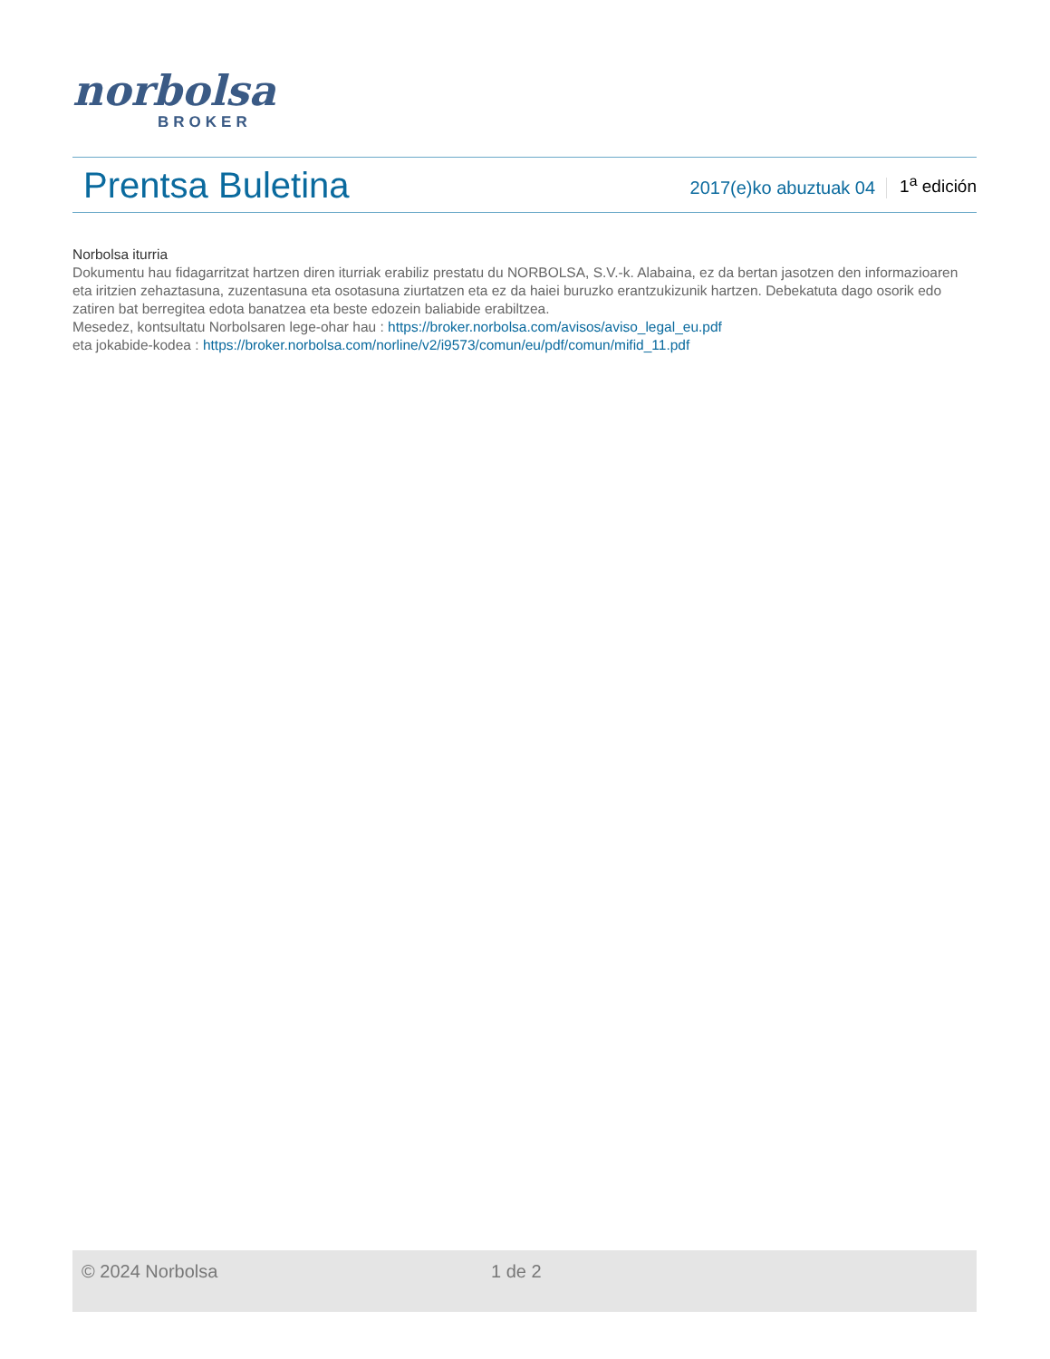norbolsa
BROKER
Prentsa Buletina
2017(e)ko abuztuak 04
1<sup>a</sup> edición
Norbolsa iturria
Dokumentu hau fidagarritzat hartzen diren iturriak erabiliz prestatu du NORBOLSA, S.V.-k. Alabaina, ez da bertan jasotzen den informazioaren eta iritzien zehaztasuna, zuzentasuna eta osotasuna ziurtatzen eta ez da haiei buruzko erantzukizunik hartzen. Debekatuta dago osorik edo zatiren bat berregitea edota banatzea eta beste edozein baliabide erabiltzea.
Mesedez, kontsultatu Norbolsaren lege-ohar hau : https://broker.norbolsa.com/avisos/aviso_legal_eu.pdf
eta jokabide-kodea : https://broker.norbolsa.com/norline/v2/i9573/comun/eu/pdf/comun/mifid_11.pdf
© 2024 Norbolsa 1 de 2